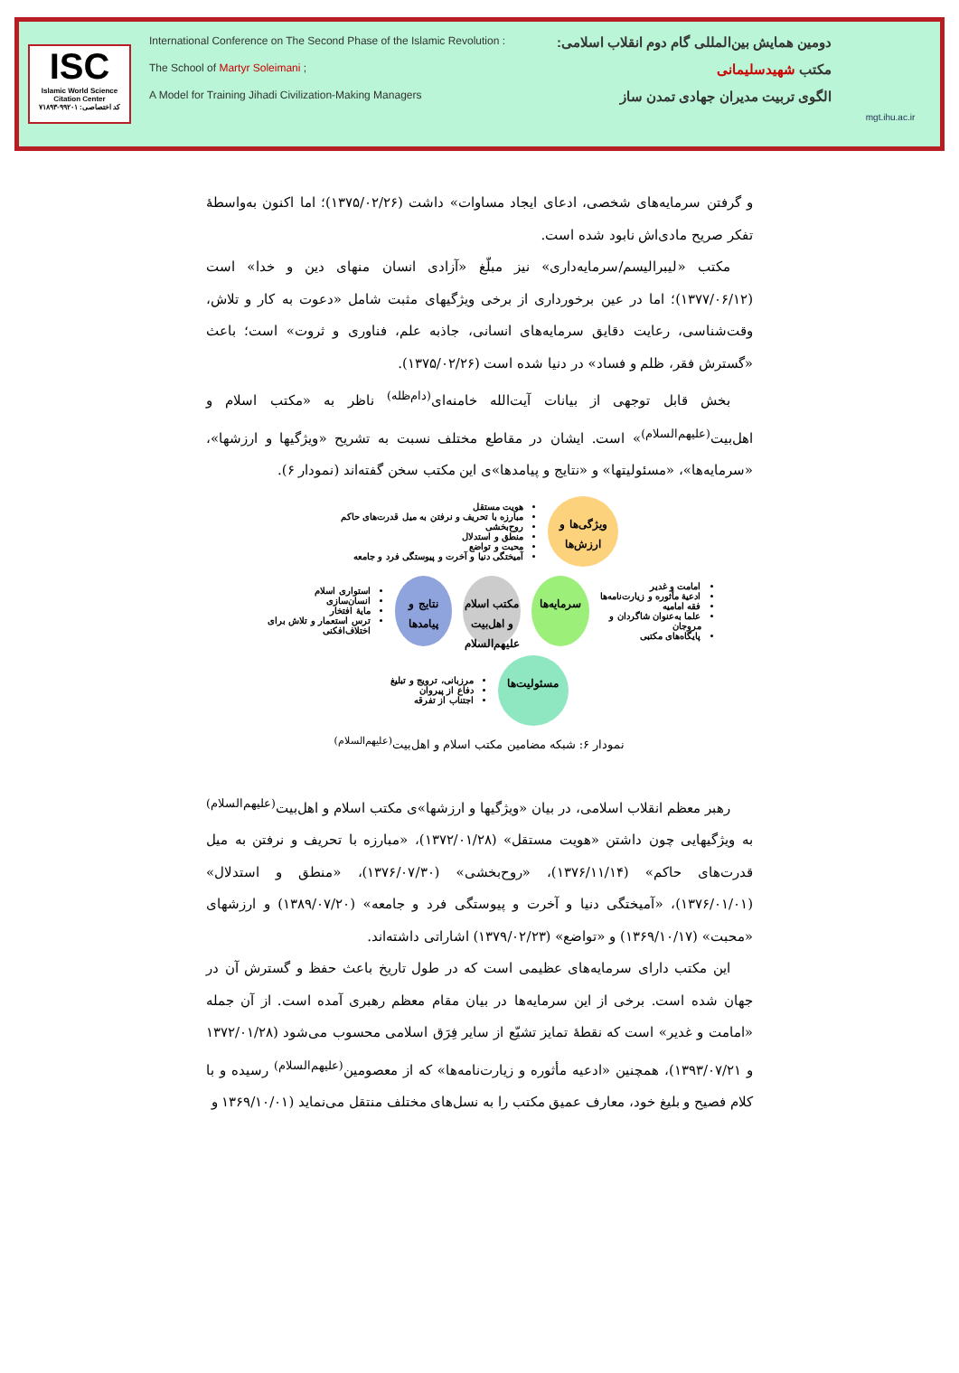ISC
Islamic World Science Citation Center
کد اختصاصی: ۹۹۲۰۱-۷۱۸۹۳
International Conference on The Second Phase of the Islamic Revolution : دومین همایش بین‌المللی گام دوم انقلاب اسلامی:
The School of Martyr Soleimani ; مکتب شهیدسلیمانی
A Model for Training Jihadi Civilization-Making Managers الگوی تربیت مدیران جهادی تمدن ساز
mgt.ihu.ac.ir
و گرفتن سرمایه‌های شخصی، ادعای ایجاد مساوات» داشت (۱۳۷۵/۰۲/۲۶)؛ اما اکنون به‌واسطهٔ تفکر صریح مادی‌اش نابود شده است.
مکتب «لیبرالیسم/سرمایه‌داری» نیز مبلّغ «آزادی انسان منهای دین و خدا» است (۱۳۷۷/۰۶/۱۲)؛ اما در عین برخورداری از برخی ویژگیهای مثبت شامل «دعوت به کار و تلاش، وقت‌شناسی، رعایت دقایق سرمایه‌های انسانی، جاذبه علم، فناوری و ثروت» است؛ باعث «گسترش فقر، ظلم و فساد» در دنیا شده است (۱۳۷۵/۰۲/۲۶).
بخش قابل توجهی از بیانات آیت‌الله خامنه‌ای<sup>(دام‌ظله)</sup> ناظر به «مکتب اسلام و اهل‌بیت<sup>(علیهم‌السلام)</sup>» است. ایشان در مقاطع مختلف نسبت به تشریح «ویژگیها و ارزشها»، «سرمایه‌ها»، «مسئولیتها» و «نتایج و پیامدها»ی این مکتب سخن گفته‌اند (نمودار ۶).
ویژگی‌ها و ارزش‌ها
هویت مستقل
مبارزه با تحریف و نرفتن به میل قدرت‌های حاکم
روح‌بخشی
منطق و استدلال
محبت و تواضع
آمیختگی دنیا و آخرت و پیوستگی فرد و جامعه
امامت و غدیر
ادعیهٔ مأثوره و زیارت‌نامه‌ها
فقه امامیه
علما به‌عنوان شاگردان و مروجان
پایگاه‌های مکتبی
سرمایه‌ها
مکتب اسلام و اهل‌بیت علیهم‌السلام
نتایج و پیامدها
استواری اسلام
انسان‌سازی
مایهٔ افتخار
ترس استعمار و تلاش برای اختلاف‌افکنی
مسئولیت‌ها
مرزبانی، ترویج و تبلیغ
دفاع از پیروان
اجتناب از تفرقه
نمودار ۶: شبکه مضامین مکتب اسلام و اهل‌بیت<sup>(علیهم‌السلام)</sup>
رهبر معظم انقلاب اسلامی، در بیان «ویژگیها و ارزشها»ی مکتب اسلام و اهل‌بیت<sup>(علیهم‌السلام)</sup> به ویژگیهایی چون داشتن «هویت مستقل» (۱۳۷۲/۰۱/۲۸)، «مبارزه با تحریف و نرفتن به میل قدرت‌های حاکم» (۱۳۷۶/۱۱/۱۴)، «روح‌بخشی» (۱۳۷۶/۰۷/۳۰)، «منطق و استدلال» (۱۳۷۶/۰۱/۰۱)، «آمیختگی دنیا و آخرت و پیوستگی فرد و جامعه» (۱۳۸۹/۰۷/۲۰) و ارزشهای «محبت» (۱۳۶۹/۱۰/۱۷) و «تواضع» (۱۳۷۹/۰۲/۲۳) اشاراتی داشته‌اند.
این مکتب دارای سرمایه‌های عظیمی است که در طول تاریخ باعث حفظ و گسترش آن در جهان شده است. برخی از این سرمایه‌ها در بیان مقام معظم رهبری آمده است. از آن جمله «امامت و غدیر» است که نقطهٔ تمایز تشیّع از سایر فِرَق اسلامی محسوب می‌شود (۱۳۷۲/۰۱/۲۸ و ۱۳۹۳/۰۷/۲۱)، همچنین «ادعیه مأثوره و زیارت‌نامه‌ها» که از معصومین<sup>(علیهم‌السلام)</sup> رسیده و با کلام فصیح و بلیغ خود، معارف عمیق مکتب را به نسل‌های مختلف منتقل می‌نماید (۱۳۶۹/۱۰/۰۱ و